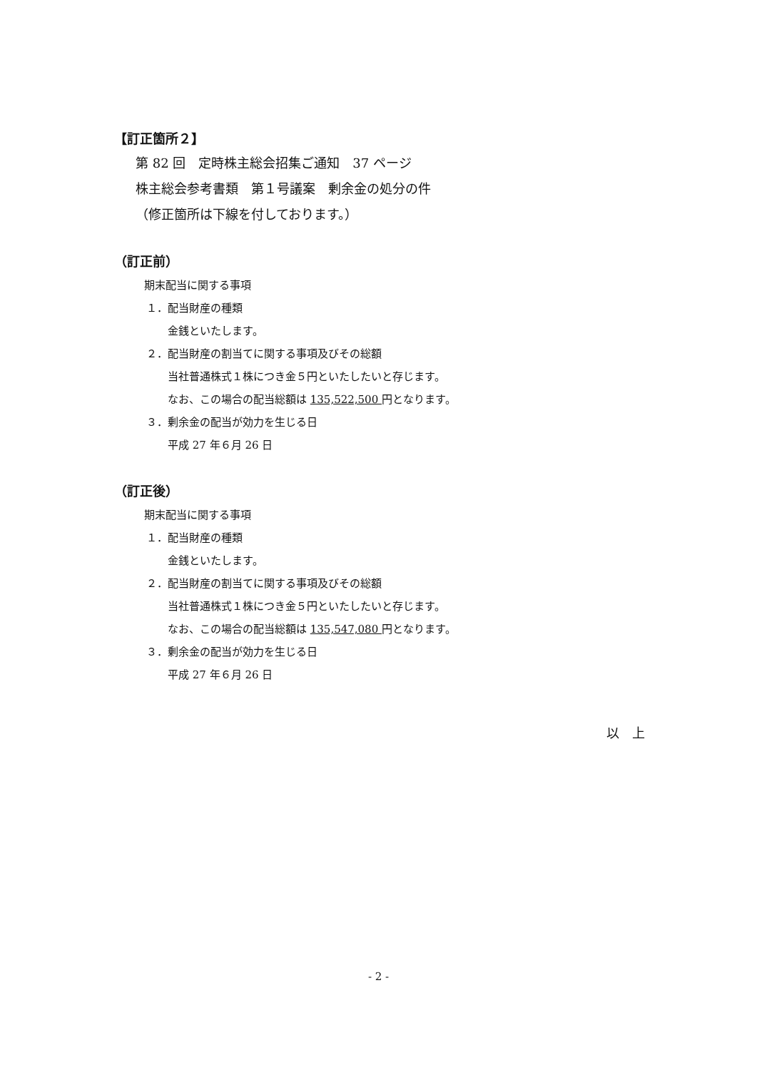【訂正箇所２】
第 82 回　定時株主総会招集ご通知　37 ページ
株主総会参考書類　第１号議案　剰余金の処分の件
（修正箇所は下線を付しております。）
（訂正前）
期末配当に関する事項
１．配当財産の種類
金銭といたします。
２．配当財産の割当てに関する事項及びその総額
当社普通株式１株につき金５円といたしたいと存じます。
なお、この場合の配当総額は 135,522,500 円となります。
３．剰余金の配当が効力を生じる日
平成 27 年６月 26 日
（訂正後）
期末配当に関する事項
１．配当財産の種類
金銭といたします。
２．配当財産の割当てに関する事項及びその総額
当社普通株式１株につき金５円といたしたいと存じます。
なお、この場合の配当総額は 135,547,080 円となります。
３．剰余金の配当が効力を生じる日
平成 27 年６月 26 日
以　上
- 2 -